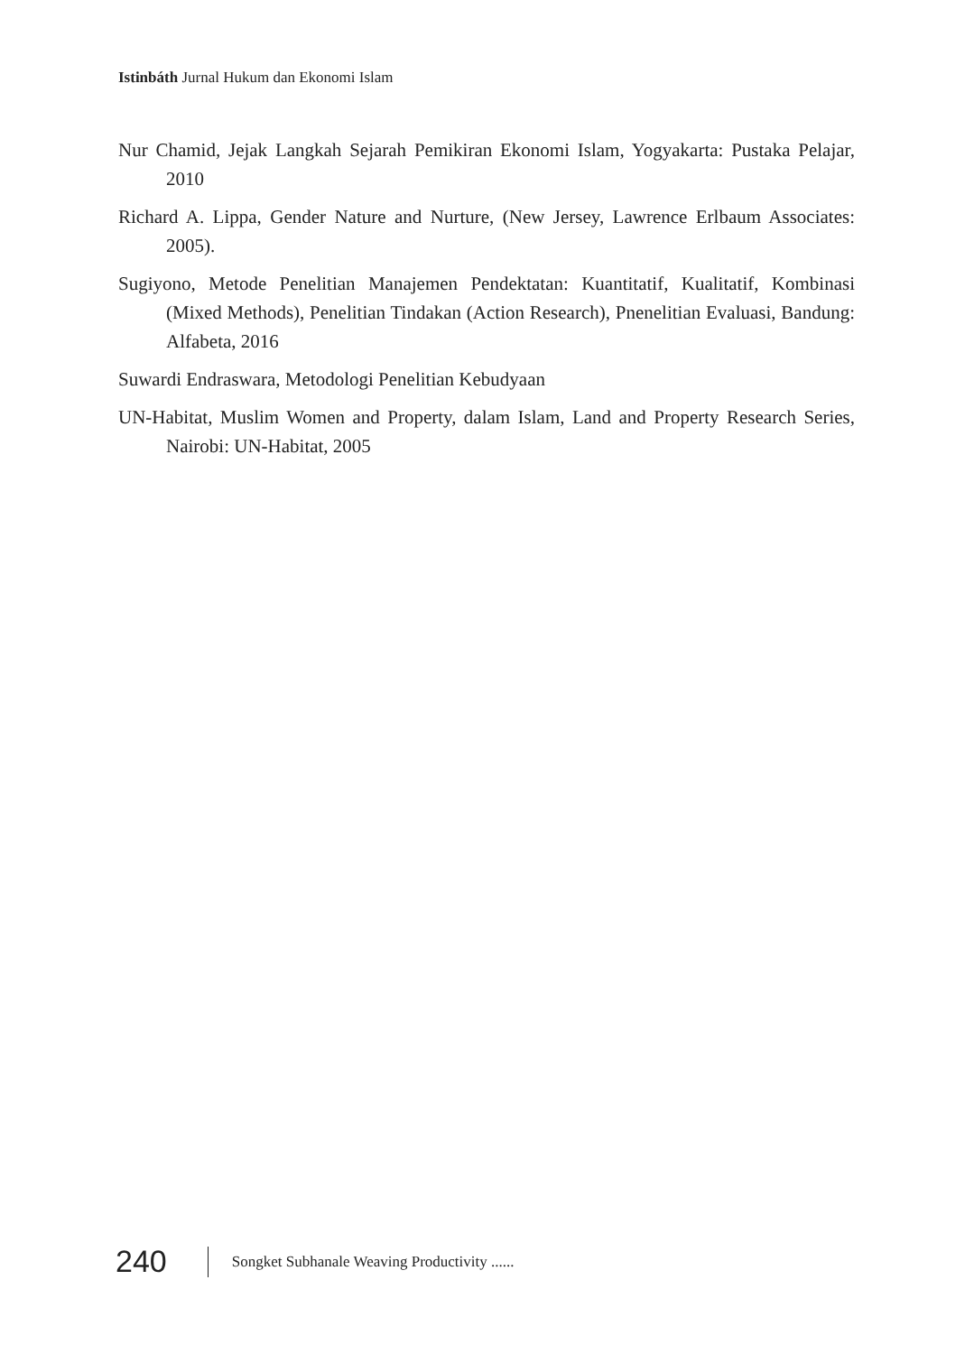Istinbáth Jurnal Hukum dan Ekonomi Islam
Nur Chamid, Jejak Langkah Sejarah Pemikiran Ekonomi Islam, Yogyakarta: Pustaka Pelajar, 2010
Richard A. Lippa, Gender Nature and Nurture, (New Jersey, Lawrence Erlbaum Associates: 2005).
Sugiyono, Metode Penelitian Manajemen Pendektatan: Kuantitatif, Kualitatif, Kombinasi (Mixed Methods), Penelitian Tindakan (Action Research), Pnenelitian Evaluasi, Bandung: Alfabeta, 2016
Suwardi Endraswara, Metodologi Penelitian Kebudyaan
UN-Habitat, Muslim Women and Property, dalam Islam, Land and Property Research Series, Nairobi: UN-Habitat, 2005
240 Songket Subhanale Weaving Productivity ......